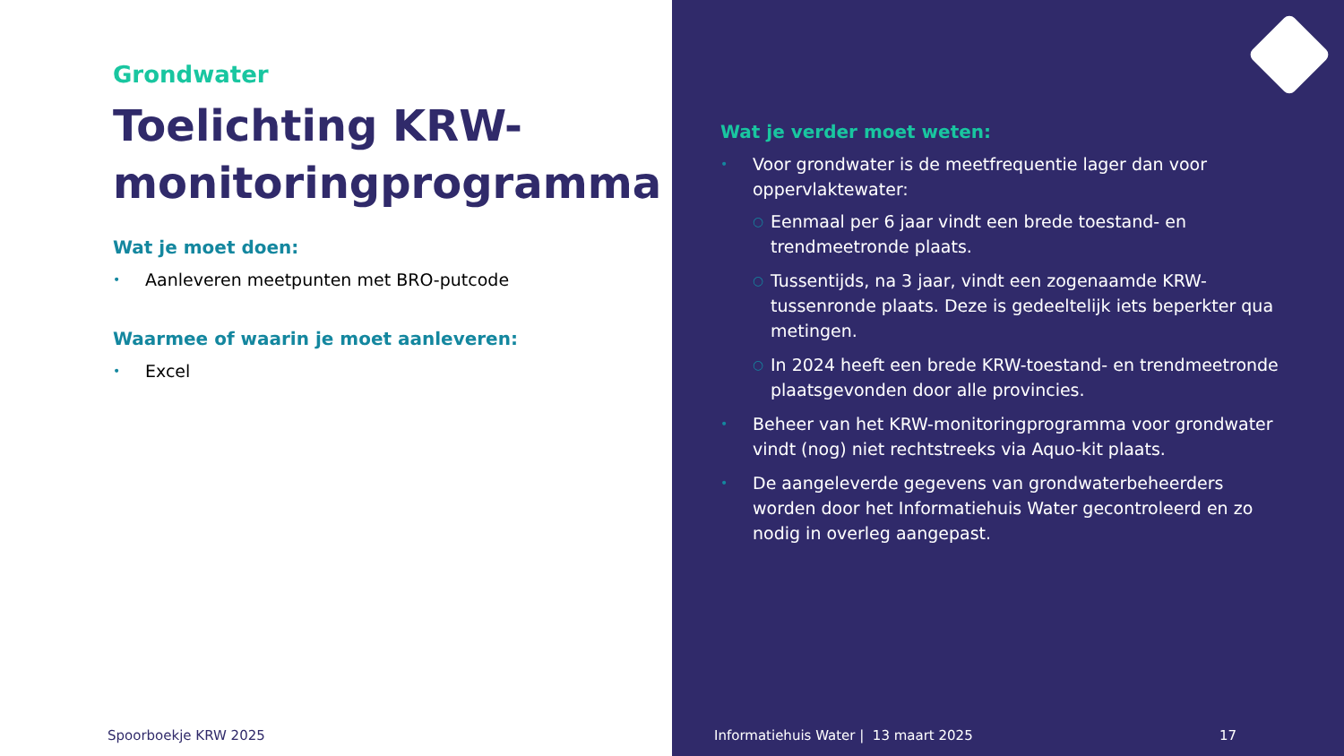Grondwater
Toelichting KRW-monitoringprogramma
Wat je moet doen:
• Aanleveren meetpunten met BRO-putcode
Waarmee of waarin je moet aanleveren:
• Excel
Spoorboekje KRW 2025
Wat je verder moet weten:
• Voor grondwater is de meetfrequentie lager dan voor oppervlaktewater:
○ Eenmaal per 6 jaar vindt een brede toestand- en trendmeetronde plaats.
○ Tussentijds, na 3 jaar, vindt een zogenaamde KRW-tussenronde plaats. Deze is gedeeltelijk iets beperkter qua metingen.
○ In 2024 heeft een brede KRW-toestand- en trendmeetronde plaatsgevonden door alle provincies.
• Beheer van het KRW-monitoringprogramma voor grondwater vindt (nog) niet rechtstreeks via Aquo-kit plaats.
• De aangeleverde gegevens van grondwaterbeheerders worden door het Informatiehuis Water gecontroleerd en zo nodig in overleg aangepast.
Informatiehuis Water | 13 maart 2025
17